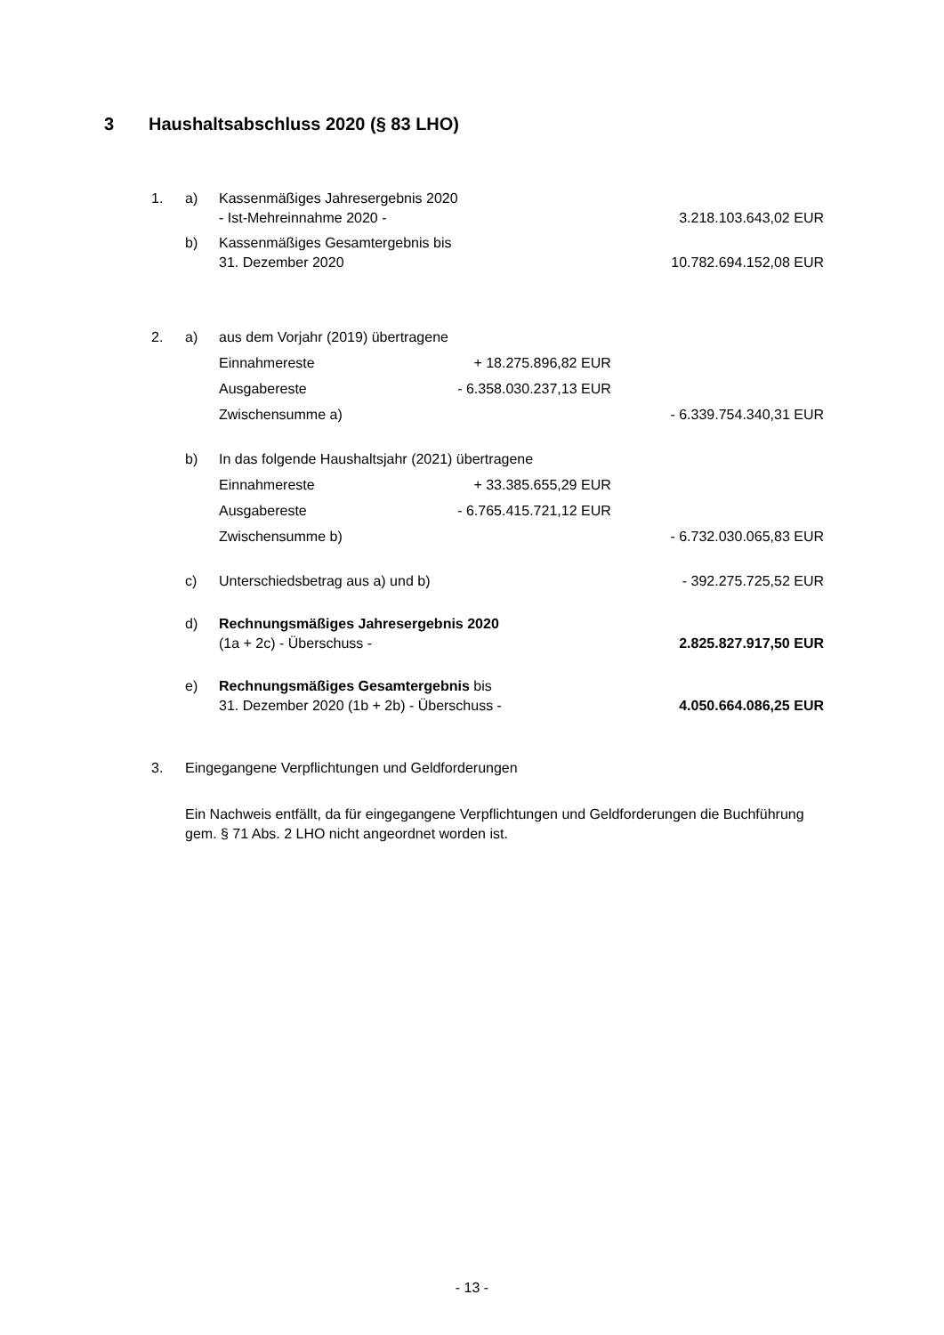3 Haushaltsabschluss 2020 (§ 83 LHO)
| 1. | a) | Kassenmäßiges Jahresergebnis 2020 - Ist-Mehreinnahme 2020 - | | 3.218.103.643,02 EUR |
| | b) | Kassenmäßiges Gesamtergebnis bis 31. Dezember 2020 | | 10.782.694.152,08 EUR |
| 2. | a) | aus dem Vorjahr (2019) übertragene | | |
| | | Einnahmereste | + 18.275.896,82 EUR | |
| | | Ausgabereste | - 6.358.030.237,13 EUR | |
| | | Zwischensumme a) | | - 6.339.754.340,31 EUR |
| | b) | In das folgende Haushaltsjahr (2021) übertragene | | |
| | | Einnahmereste | + 33.385.655,29 EUR | |
| | | Ausgabereste | - 6.765.415.721,12 EUR | |
| | | Zwischensumme b) | | - 6.732.030.065,83 EUR |
| | c) | Unterschiedsbetrag aus a) und b) | | - 392.275.725,52 EUR |
| | d) | Rechnungsmäßiges Jahresergebnis 2020 (1a + 2c) - Überschuss - | | 2.825.827.917,50 EUR |
| | e) | Rechnungsmäßiges Gesamtergebnis bis 31. Dezember 2020 (1b + 2b) - Überschuss - | | 4.050.664.086,25 EUR |
3. Eingegangene Verpflichtungen und Geldforderungen
Ein Nachweis entfällt, da für eingegangene Verpflichtungen und Geldforderungen die Buchführung gem. § 71 Abs. 2 LHO nicht angeordnet worden ist.
- 13 -